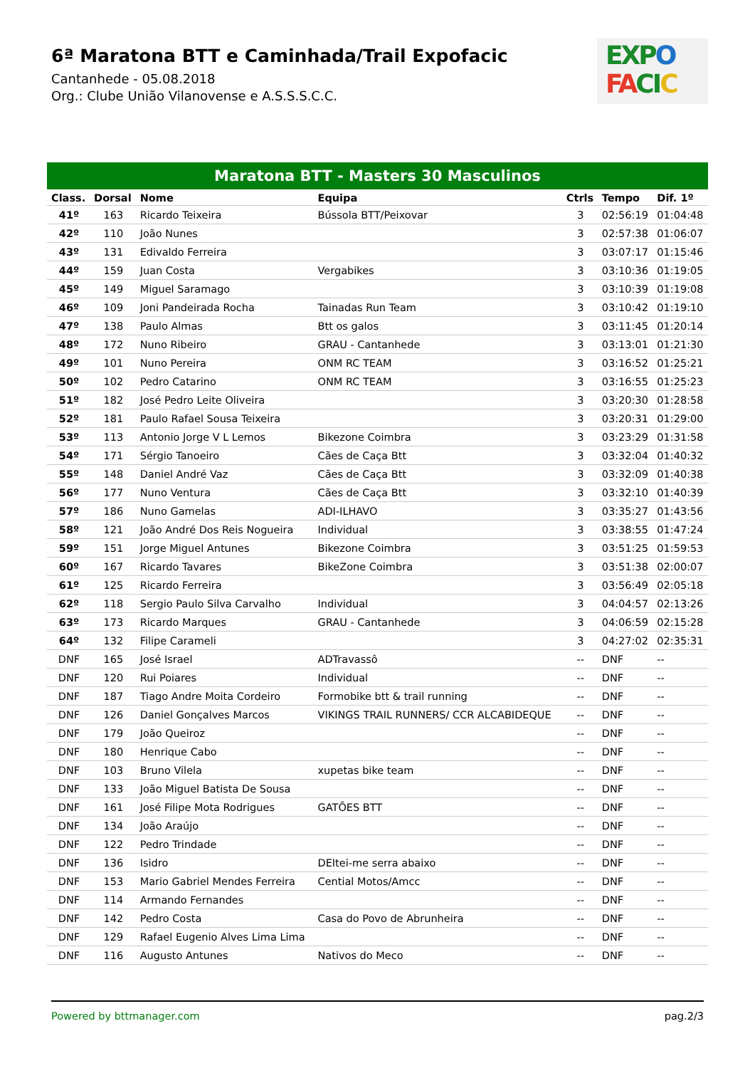6ª Maratona BTT e Caminhada/Trail Expofacic
Cantanhede - 05.08.2018
Org.: Clube União Vilanovense e A.S.S.S.C.C.
EXP O
FA CI C
Maratona BTT - Masters 30 Masculinos
| Class. | Dorsal | Nome | Equipa | Ctrls | Tempo | Dif. 1º |
| --- | --- | --- | --- | --- | --- | --- |
| 41º | 163 | Ricardo Teixeira | Bússola BTT/Peixovar | 3 | 02:56:19 | 01:04:48 |
| 42º | 110 | João Nunes | | 3 | 02:57:38 | 01:06:07 |
| 43º | 131 | Edivaldo Ferreira | | 3 | 03:07:17 | 01:15:46 |
| 44º | 159 | Juan Costa | Vergabikes | 3 | 03:10:36 | 01:19:05 |
| 45º | 149 | Miguel Saramago | | 3 | 03:10:39 | 01:19:08 |
| 46º | 109 | Joni Pandeirada Rocha | Tainadas Run Team | 3 | 03:10:42 | 01:19:10 |
| 47º | 138 | Paulo Almas | Btt os galos | 3 | 03:11:45 | 01:20:14 |
| 48º | 172 | Nuno Ribeiro | GRAU - Cantanhede | 3 | 03:13:01 | 01:21:30 |
| 49º | 101 | Nuno Pereira | ONM RC TEAM | 3 | 03:16:52 | 01:25:21 |
| 50º | 102 | Pedro Catarino | ONM RC TEAM | 3 | 03:16:55 | 01:25:23 |
| 51º | 182 | José Pedro Leite Oliveira | | 3 | 03:20:30 | 01:28:58 |
| 52º | 181 | Paulo Rafael Sousa Teixeira | | 3 | 03:20:31 | 01:29:00 |
| 53º | 113 | Antonio Jorge V L Lemos | Bikezone Coimbra | 3 | 03:23:29 | 01:31:58 |
| 54º | 171 | Sérgio Tanoeiro | Cães de Caça Btt | 3 | 03:32:04 | 01:40:32 |
| 55º | 148 | Daniel André Vaz | Cães de Caça Btt | 3 | 03:32:09 | 01:40:38 |
| 56º | 177 | Nuno Ventura | Cães de Caça Btt | 3 | 03:32:10 | 01:40:39 |
| 57º | 186 | Nuno Gamelas | ADI-ILHAVO | 3 | 03:35:27 | 01:43:56 |
| 58º | 121 | João André Dos Reis Nogueira | Individual | 3 | 03:38:55 | 01:47:24 |
| 59º | 151 | Jorge Miguel Antunes | Bikezone Coimbra | 3 | 03:51:25 | 01:59:53 |
| 60º | 167 | Ricardo Tavares | BikeZone Coimbra | 3 | 03:51:38 | 02:00:07 |
| 61º | 125 | Ricardo Ferreira | | 3 | 03:56:49 | 02:05:18 |
| 62º | 118 | Sergio Paulo Silva Carvalho | Individual | 3 | 04:04:57 | 02:13:26 |
| 63º | 173 | Ricardo Marques | GRAU - Cantanhede | 3 | 04:06:59 | 02:15:28 |
| 64º | 132 | Filipe Carameli | | 3 | 04:27:02 | 02:35:31 |
| DNF | 165 | José Israel | ADTravassô | -- | DNF | -- |
| DNF | 120 | Rui Poiares | Individual | -- | DNF | -- |
| DNF | 187 | Tiago Andre Moita Cordeiro | Formobike btt & trail running | -- | DNF | -- |
| DNF | 126 | Daniel Gonçalves Marcos | VIKINGS TRAIL RUNNERS/ CCR ALCABIDEQUE | -- | DNF | -- |
| DNF | 179 | João Queiroz | | -- | DNF | -- |
| DNF | 180 | Henrique Cabo | | -- | DNF | -- |
| DNF | 103 | Bruno Vilela | xupetas bike team | -- | DNF | -- |
| DNF | 133 | João Miguel Batista De Sousa | | -- | DNF | -- |
| DNF | 161 | José Filipe Mota Rodrigues | GATÕES BTT | -- | DNF | -- |
| DNF | 134 | João Araújo | | -- | DNF | -- |
| DNF | 122 | Pedro Trindade | | -- | DNF | -- |
| DNF | 136 | Isidro | DEItei-me serra abaixo | -- | DNF | -- |
| DNF | 153 | Mario Gabriel Mendes Ferreira | Cential Motos/Amcc | -- | DNF | -- |
| DNF | 114 | Armando Fernandes | | -- | DNF | -- |
| DNF | 142 | Pedro Costa | Casa do Povo de Abrunheira | -- | DNF | -- |
| DNF | 129 | Rafael Eugenio Alves Lima Lima | | -- | DNF | -- |
| DNF | 116 | Augusto Antunes | Nativos do Meco | -- | DNF | -- |
Powered by bttmanager.com pag.2/3